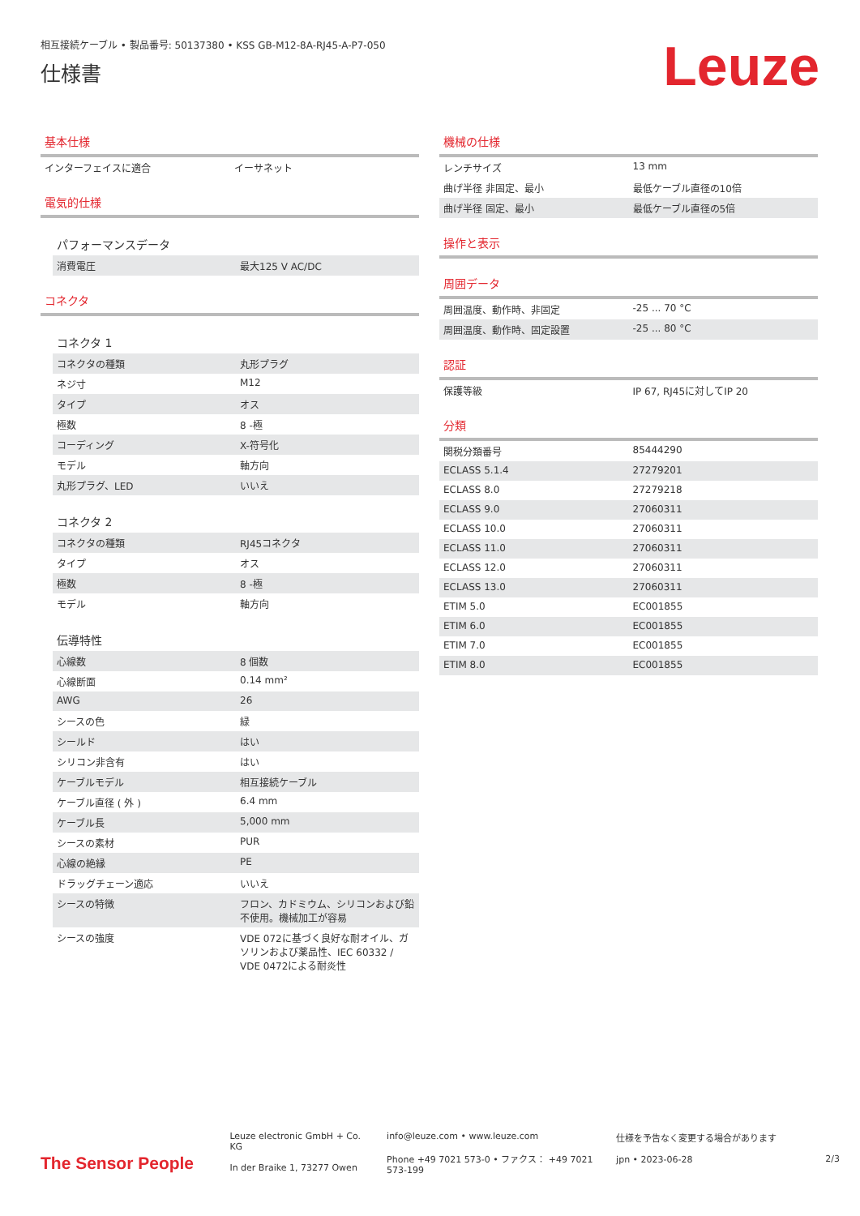相互接続ケーブル • 製品番号: 50137380 • KSS GB-M12-8A-RJ45-A-P7-050
仕様書
Leuze
基本仕様
| インターフェイスに適合 | イーサネット |
電気的仕様
パフォーマンスデータ
| 消費電圧 | 最大125 V AC/DC |
コネクタ
コネクタ 1
| コネクタの種類 | 丸形プラグ |
| ネジ寸 | M12 |
| タイプ | オス |
| 極数 | 8 -極 |
| コーディング | X-符号化 |
| モデル | 軸方向 |
| 丸形プラグ、LED | いいえ |
コネクタ 2
| コネクタの種類 | RJ45コネクタ |
| タイプ | オス |
| 極数 | 8 -極 |
| モデル | 軸方向 |
伝導特性
| 心線数 | 8 個数 |
| 心線断面 | 0.14 mm² |
| AWG | 26 |
| シースの色 | 緑 |
| シールド | はい |
| シリコン非含有 | はい |
| ケーブルモデル | 相互接続ケーブル |
| ケーブル直径 ( 外 ) | 6.4 mm |
| ケーブル長 | 5,000 mm |
| シースの素材 | PUR |
| 心線の絶縁 | PE |
| ドラッグチェーン適応 | いいえ |
| シースの特徴 | フロン、カドミウム、シリコンおよび鉛不使用。機械加工が容易 |
| シースの強度 | VDE 072に基づく良好な耐オイル、ガソリンおよび薬品性、IEC 60332 / VDE 0472による耐炎性 |
機械の仕様
| レンチサイズ | 13 mm |
| 曲げ半径 非固定、最小 | 最低ケーブル直径の10倍 |
| 曲げ半径 固定、最小 | 最低ケーブル直径の5倍 |
操作と表示
周囲データ
| 周囲温度、動作時、非固定 | -25 ... 70 °C |
| 周囲温度、動作時、固定設置 | -25 ... 80 °C |
認証
| 保護等級 | IP 67, RJ45に対してIP 20 |
分類
| 関税分類番号 | 85444290 |
| ECLASS 5.1.4 | 27279201 |
| ECLASS 8.0 | 27279218 |
| ECLASS 9.0 | 27060311 |
| ECLASS 10.0 | 27060311 |
| ECLASS 11.0 | 27060311 |
| ECLASS 12.0 | 27060311 |
| ECLASS 13.0 | 27060311 |
| ETIM 5.0 | EC001855 |
| ETIM 6.0 | EC001855 |
| ETIM 7.0 | EC001855 |
| ETIM 8.0 | EC001855 |
The Sensor People
Leuze electronic GmbH + Co. KG
In der Braike 1, 73277 Owen
info@leuze.com • www.leuze.com
Phone +49 7021 573-0 • ファクス： +49 7021 573-199
仕様を予告なく変更する場合があります
jpn • 2023-06-28
2/3